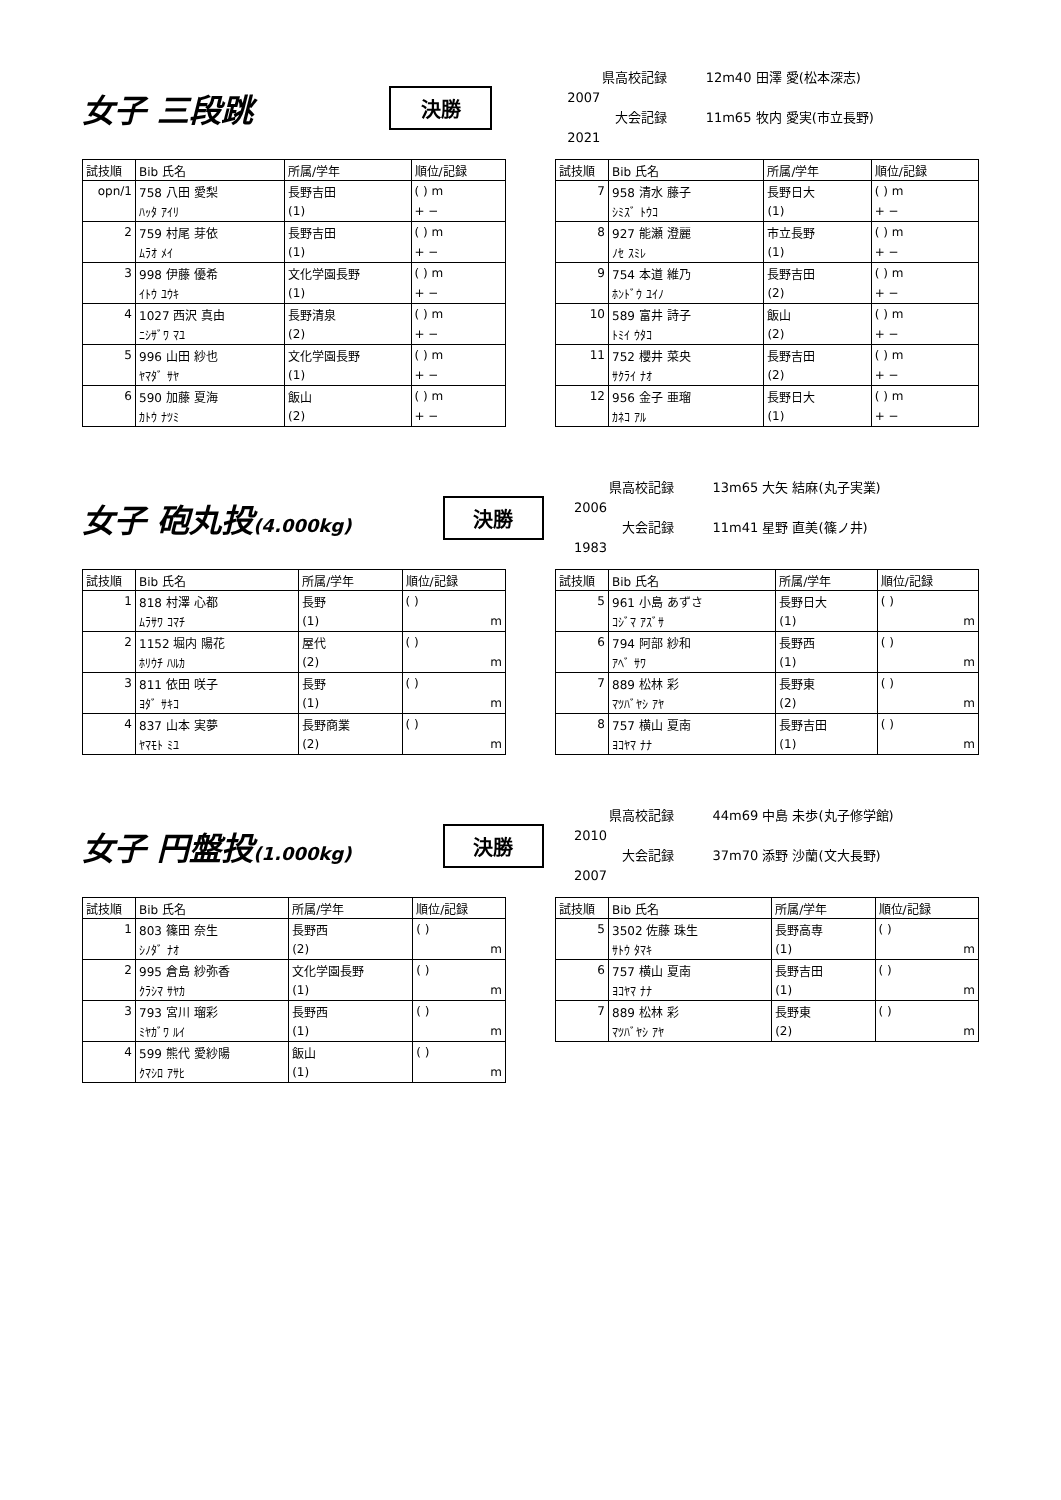女子 三段跳
決勝
県高校記録 12m40 田澤 愛(松本深志) 2007
大会記録 11m65 牧内 愛実(市立長野) 2021
| 試技順 | Bib 氏名 | 所属/学年 | 順位/記録 |
| --- | --- | --- | --- |
| opn/1 | 758 八田 愛梨 | 長野吉田 | ( ) m |
| | ﾊｯﾀ ｱｲﾘ | (1) | + − |
| 2 | 759 村尾 芽依 | 長野吉田 | ( ) m |
| | ﾑﾗｵ ﾒｲ | (1) | + − |
| 3 | 998 伊藤 優希 | 文化学園長野 | ( ) m |
| | ｲﾄｳ ﾕｳｷ | (1) | + − |
| 4 | 1027 西沢 真由 | 長野清泉 | ( ) m |
| | ﾆｼｻﾞﾜ ﾏﾕ | (2) | + − |
| 5 | 996 山田 紗也 | 文化学園長野 | ( ) m |
| | ﾔﾏﾀﾞ ｻﾔ | (1) | + − |
| 6 | 590 加藤 夏海 | 飯山 | ( ) m |
| | ｶﾄｳ ﾅﾂﾐ | (2) | + − |
| 試技順 | Bib 氏名 | 所属/学年 | 順位/記録 |
| --- | --- | --- | --- |
| 7 | 958 清水 藤子 | 長野日大 | ( ) m |
| | ｼﾐｽﾞ ﾄｳｺ | (1) | + − |
| 8 | 927 能瀬 澄麗 | 市立長野 | ( ) m |
| | ﾉｾ ｽﾐﾚ | (1) | + − |
| 9 | 754 本道 維乃 | 長野吉田 | ( ) m |
| | ﾎﾝﾄﾞｳ ﾕｲﾉ | (2) | + − |
| 10 | 589 富井 詩子 | 飯山 | ( ) m |
| | ﾄﾐｲ ｳﾀｺ | (2) | + − |
| 11 | 752 櫻井 菜央 | 長野吉田 | ( ) m |
| | ｻｸﾗｲ ﾅｵ | (2) | + − |
| 12 | 956 金子 亜瑠 | 長野日大 | ( ) m |
| | ｶﾈｺ ｱﾙ | (1) | + − |
女子 砲丸投(4.000kg)
決勝
県高校記録 13m65 大矢 結麻(丸子実業) 2006
大会記録 11m41 星野 直美(篠ノ井) 1983
| 試技順 | Bib 氏名 | 所属/学年 | 順位/記録 |
| --- | --- | --- | --- |
| 1 | 818 村澤 心都 | 長野 | ( ) |
| | ﾑﾗｻﾜ ｺﾏﾁ | (1) | m |
| 2 | 1152 堀内 陽花 | 屋代 | ( ) |
| | ﾎﾘｳﾁ ﾊﾙｶ | (2) | m |
| 3 | 811 依田 咲子 | 長野 | ( ) |
| | ﾖﾀﾞ ｻｷｺ | (1) | m |
| 4 | 837 山本 実夢 | 長野商業 | ( ) |
| | ﾔﾏﾓﾄ ﾐﾕ | (2) | m |
| 試技順 | Bib 氏名 | 所属/学年 | 順位/記録 |
| --- | --- | --- | --- |
| 5 | 961 小島 あずさ | 長野日大 | ( ) |
| | ｺｼﾞﾏ ｱｽﾞｻ | (1) | m |
| 6 | 794 阿部 紗和 | 長野西 | ( ) |
| | ｱﾍﾞ ｻﾜ | (1) | m |
| 7 | 889 松林 彩 | 長野東 | ( ) |
| | ﾏﾂﾊﾞﾔｼ ｱﾔ | (2) | m |
| 8 | 757 横山 夏南 | 長野吉田 | ( ) |
| | ﾖｺﾔﾏ ﾅﾅ | (1) | m |
女子 円盤投(1.000kg)
決勝
県高校記録 44m69 中島 未歩(丸子修学館) 2010
大会記録 37m70 添野 沙蘭(文大長野) 2007
| 試技順 | Bib 氏名 | 所属/学年 | 順位/記録 |
| --- | --- | --- | --- |
| 1 | 803 篠田 奈生 | 長野西 | ( ) |
| | ｼﾉﾀﾞ ﾅｵ | (2) | m |
| 2 | 995 倉島 紗弥香 | 文化学園長野 | ( ) |
| | ｸﾗｼﾏ ｻﾔｶ | (1) | m |
| 3 | 793 宮川 瑠彩 | 長野西 | ( ) |
| | ﾐﾔｶﾞﾜ ﾙｲ | (1) | m |
| 4 | 599 熊代 愛紗陽 | 飯山 | ( ) |
| | ｸﾏｼﾛ ｱｻﾋ | (1) | m |
| 試技順 | Bib 氏名 | 所属/学年 | 順位/記録 |
| --- | --- | --- | --- |
| 5 | 3502 佐藤 珠生 | 長野高専 | ( ) |
| | ｻﾄｳ ﾀﾏｷ | (1) | m |
| 6 | 757 横山 夏南 | 長野吉田 | ( ) |
| | ﾖｺﾔﾏ ﾅﾅ | (1) | m |
| 7 | 889 松林 彩 | 長野東 | ( ) |
| | ﾏﾂﾊﾞﾔｼ ｱﾔ | (2) | m |